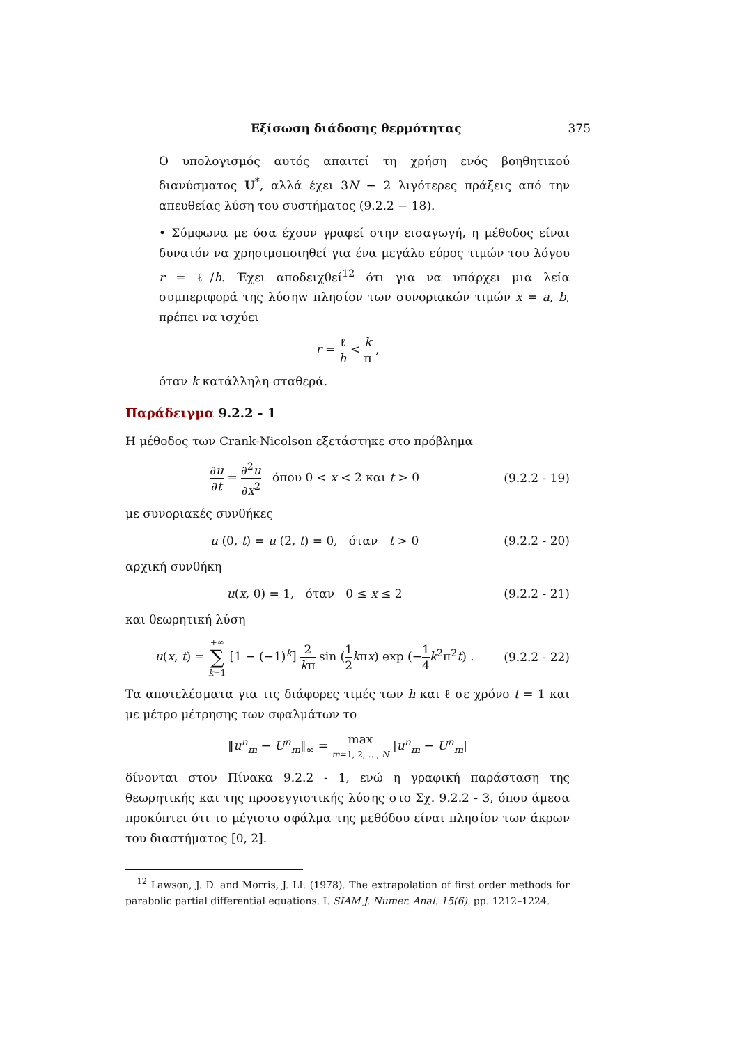Εξίσωση διάδοσης θερμότητας 375
Ο υπολογισμός αυτός απαιτεί τη χρήση ενός βοηθητικού διανύσματος U<sup>*</sup>, αλλά έχει 3N − 2 λιγότερες πράξεις από την απευθείας λύση του συστήματος (9.2.2 − 18).
• Σύμφωνα με όσα έχουν γραφεί στην εισαγωγή, η μέθοδος είναι δυνατόν να χρησιμοποιηθεί για ένα μεγάλο εύρος τιμών του λόγου r = ℓ/h. Έχει αποδειχθεί<sup>12</sup> ότι για να υπάρχει μια λεία συμπεριφορά της λύσηw πλησίον των συνοριακών τιμών x = a, b, πρέπει να ισχύει
r = ℓ h < k π ,
όταν k κατάλληλη σταθερά.
Παράδειγμα 9.2.2 - 1
Η μέθοδος των Crank-Nicolson εξετάστηκε στο πρόβλημα
∂u ∂t = ∂<sup>2</sup>u ∂x<sup>2</sup> όπου 0 < x < 2 και t > 0 (9.2.2 - 19)
με συνοριακές συνθήκες
u (0, t) = u (2, t) = 0, όταν t > 0 (9.2.2 - 20)
αρχική συνθήκη
u(x, 0) = 1, όταν 0 ≤ x ≤ 2 (9.2.2 - 21)
και θεωρητική λύση
u(x, t) = +∞ ∑ k=1 [1 − (−1)<sup>k</sup>] 2 kπ sin (1 2 kπx) exp (−1 4 k<sup>2</sup>π<sup>2</sup>t) . (9.2.2 - 22)
Τα αποτελέσματα για τις διάφορες τιμές των h και ℓ σε χρόνο t = 1 και με μέτρο μέτρησης των σφαλμάτων το
‖u<sup>n</sup><sub>m</sub> − U<sup>n</sup><sub>m</sub>‖<sub>∞</sub> = max m=1, 2, …, N |u<sup>n</sup><sub>m</sub> − U<sup>n</sup><sub>m</sub>|
δίνονται στον Πίνακα 9.2.2 - 1, ενώ η γραφική παράσταση της θεωρητικής και της προσεγγιστικής λύσης στο Σχ. 9.2.2 - 3, όπου άμεσα προκύπτει ότι το μέγιστο σφάλμα της μεθόδου είναι πλησίον των άκρων του διαστήματος [0, 2].
<sup>12</sup> Lawson, J. D. and Morris, J. LI. (1978). The extrapolation of first order methods for parabolic partial differential equations. I. SIAM J. Numer. Anal. 15(6). pp. 1212–1224.